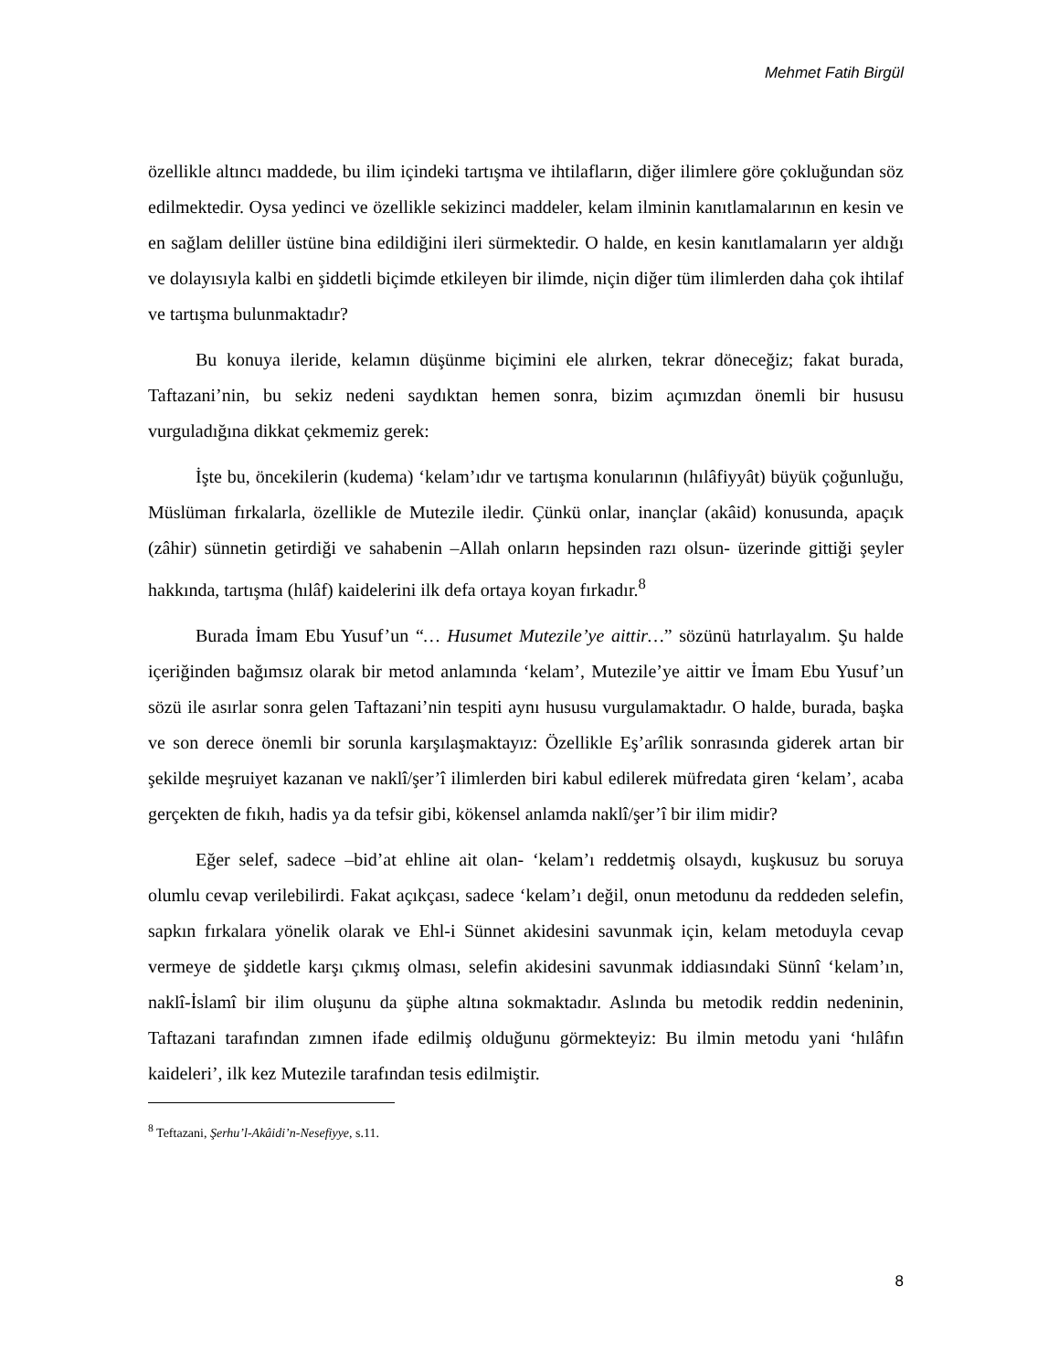Mehmet Fatih Birgül
özellikle altıncı maddede, bu ilim içindeki tartışma ve ihtilafların, diğer ilimlere göre çokluğundan söz edilmektedir. Oysa yedinci ve özellikle sekizinci maddeler, kelam ilminin kanıtlamalarının en kesin ve en sağlam deliller üstüne bina edildiğini ileri sürmektedir. O halde, en kesin kanıtlamaların yer aldığı ve dolayısıyla kalbi en şiddetli biçimde etkileyen bir ilimde, niçin diğer tüm ilimlerden daha çok ihtilaf ve tartışma bulunmaktadır?
Bu konuya ileride, kelamın düşünme biçimini ele alırken, tekrar döneceğiz; fakat burada, Taftazani’nin, bu sekiz nedeni saydıktan hemen sonra, bizim açımızdan önemli bir hususu vurguladığına dikkat çekmemiz gerek:
İşte bu, öncekilerin (kudema) ‘kelam’ıdır ve tartışma konularının (hılâfiyyât) büyük çoğunluğu, Müslüman fırkalarla, özellikle de Mutezile iledir. Çünkü onlar, inançlar (akâid) konusunda, apaçık (zâhir) sünnetin getirdiği ve sahabenin –Allah onların hepsinden razı olsun- üzerinde gittiği şeyler hakkında, tartışma (hılâf) kaidelerini ilk defa ortaya koyan fırkadır.<sup>8</sup>
Burada İmam Ebu Yusuf’un “… Husumet Mutezile’ye aittir…” sözünü hatırlayalım. Şu halde içeriğinden bağımsız olarak bir metod anlamında ‘kelam’, Mutezile’ye aittir ve İmam Ebu Yusuf’un sözü ile asırlar sonra gelen Taftazani’nin tespiti aynı hususu vurgulamaktadır. O halde, burada, başka ve son derece önemli bir sorunla karşılaşmaktayız: Özellikle Eş’arîlik sonrasında giderek artan bir şekilde meşruiyet kazanan ve naklî/şer’î ilimlerden biri kabul edilerek müfredata giren ‘kelam’, acaba gerçekten de fıkıh, hadis ya da tefsir gibi, kökensel anlamda naklî/şer’î bir ilim midir?
Eğer selef, sadece –bid’at ehline ait olan- ‘kelam’ı reddetmiş olsaydı, kuşkusuz bu soruya olumlu cevap verilebilirdi. Fakat açıkçası, sadece ‘kelam’ı değil, onun metodunu da reddeden selefin, sapkın fırkalara yönelik olarak ve Ehl-i Sünnet akidesini savunmak için, kelam metoduyla cevap vermeye de şiddetle karşı çıkmış olması, selefin akidesini savunmak iddiasındaki Sünnî ‘kelam’ın, naklî-İslamî bir ilim oluşunu da şüphe altına sokmaktadır. Aslında bu metodik reddin nedeninin, Taftazani tarafından zımnen ifade edilmiş olduğunu görmekteyiz: Bu ilmin metodu yani ‘hılâfın kaideleri’, ilk kez Mutezile tarafından tesis edilmiştir.
<sup>8</sup> Teftazani, Şerhu’l-Akâidi’n-Nesefiyye, s.11.
8